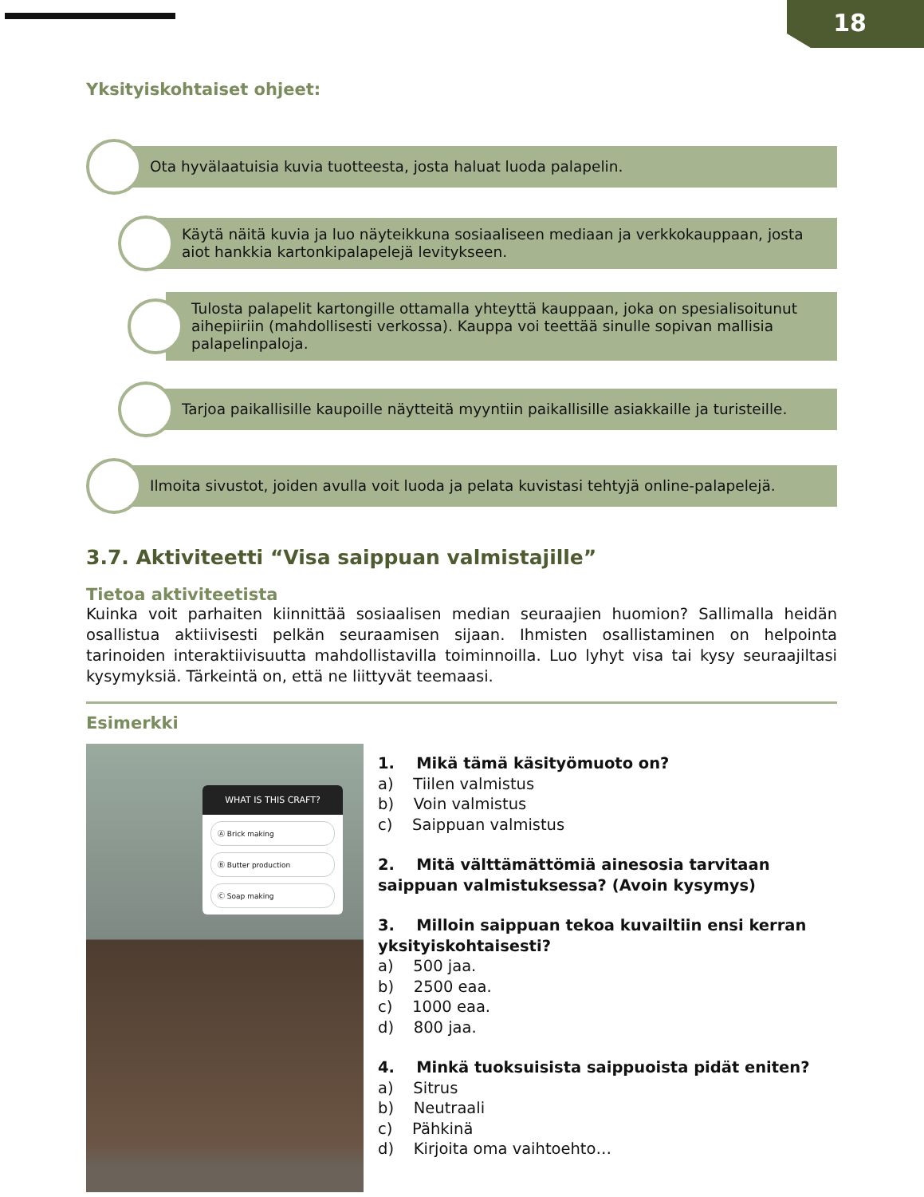18
Yksityiskohtaiset ohjeet:
Ota hyvälaatuisia kuvia tuotteesta, josta haluat luoda palapelin.
Käytä näitä kuvia ja luo näyteikkuna sosiaaliseen mediaan ja verkkokauppaan, josta aiot hankkia kartonkipalapelejä levitykseen.
Tulosta palapelit kartongille ottamalla yhteyttä kauppaan, joka on spesialisoitunut aihepiiriin (mahdollisesti verkossa). Kauppa voi teettää sinulle sopivan mallisia palapelinpaloja.
Tarjoa paikallisille kaupoille näytteitä myyntiin paikallisille asiakkaille ja turisteille.
Ilmoita sivustot, joiden avulla voit luoda ja pelata kuvistasi tehtyjä online-palapelejä.
3.7. Aktiviteetti “Visa saippuan valmistajille”
Tietoa aktiviteetista
Kuinka voit parhaiten kiinnittää sosiaalisen median seuraajien huomion? Sallimalla heidän osallistua aktiivisesti pelkän seuraamisen sijaan. Ihmisten osallistaminen on helpointa tarinoiden interaktiivisuutta mahdollistavilla toiminnoilla. Luo lyhyt visa tai kysy seuraajiltasi kysymyksiä. Tärkeintä on, että ne liittyvät teemaasi.
Esimerkki
WHAT IS THIS CRAFT?
Ⓐ Brick making
Ⓑ Butter production
Ⓒ Soap making
1. Mikä tämä käsityömuoto on?
a) Tiilen valmistus
b) Voin valmistus
c) Saippuan valmistus
2. Mitä välttämättömiä ainesosia tarvitaan saippuan valmistuksessa? (Avoin kysymys)
3. Milloin saippuan tekoa kuvailtiin ensi kerran yksityiskohtaisesti?
a) 500 jaa.
b) 2500 eaa.
c) 1000 eaa.
d) 800 jaa.
4. Minkä tuoksuisista saippuoista pidät eniten?
a) Sitrus
b) Neutraali
c) Pähkinä
d) Kirjoita oma vaihtoehto…